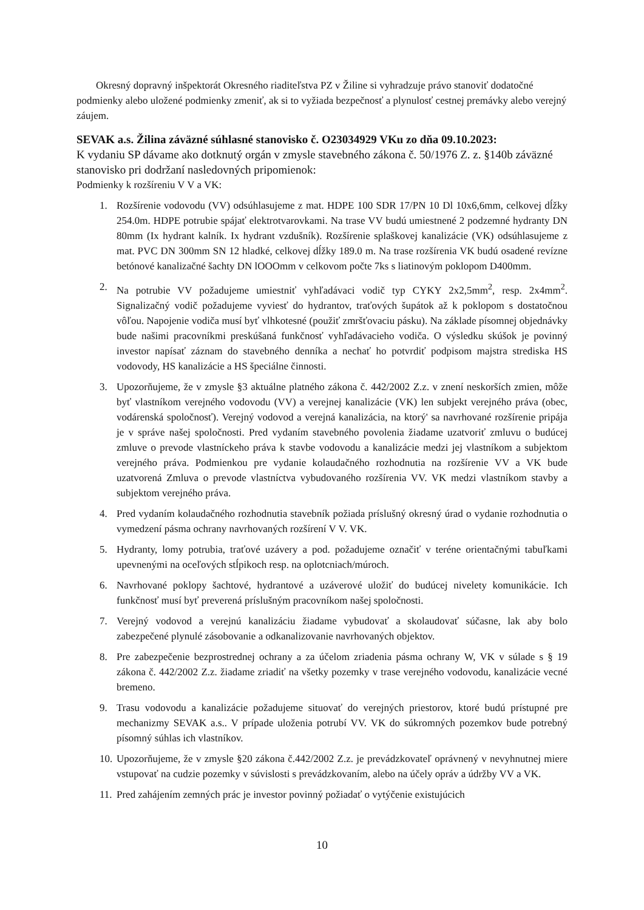Okresný dopravný inšpektorát Okresného riaditeľstva PZ v Žiline si vyhradzuje právo stanoviť dodatočné podmienky alebo uložené podmienky zmeniť, ak si to vyžiada bezpečnosť a plynulosť cestnej premávky alebo verejný záujem.
SEVAK a.s. Žilina záväzné súhlasné stanovisko č. O23034929 VKu zo dňa 09.10.2023:
K vydaniu SP dávame ako dotknutý orgán v zmysle stavebného zákona č. 50/1976 Z. z. §140b záväzné stanovisko pri dodržaní nasledovných pripomienok:
Podmienky k rozšíreniu V V a VK:
1. Rozšírenie vodovodu (VV) odsúhlasujeme z mat. HDPE 100 SDR 17/PN 10 Dl 10x6,6mm, celkovej dĺžky 254.0m. HDPE potrubie spájať elektrotvarovkami. Na trase VV budú umiestnené 2 podzemné hydranty DN 80mm (Ix hydrant kalník. Ix hydrant vzdušník). Rozšírenie splaškovej kanalizácie (VK) odsúhlasujeme z mat. PVC DN 300mm SN 12 hladké, celkovej dĺžky 189.0 m. Na trase rozšírenia VK budú osadené revízne betónové kanalizačné šachty DN lOOOmm v celkovom počte 7ks s liatinovým poklopom D400mm.
2. Na potrubie VV požadujeme umiestniť vyhľadávaci vodič typ CYKY 2x2,5mm<sup>2</sup>, resp. 2x4mm<sup>2</sup>. Signalizačný vodič požadujeme vyviesť do hydrantov, traťových šupátok až k poklopom s dostatočnou vôľou. Napojenie vodiča musí byť vlhkotesné (použiť zmršťovaciu pásku). Na základe písomnej objednávky bude našimi pracovníkmi preskúšaná funkčnosť vyhľadávacieho vodiča. O výsledku skúšok je povinný investor napísať záznam do stavebného denníka a nechať ho potvrdiť podpisom majstra strediska HS vodovody, HS kanalizácie a HS špeciálne činnosti.
3. Upozorňujeme, že v zmysle §3 aktuálne platného zákona č. 442/2002 Z.z. v znení neskorších zmien, môže byť vlastníkom verejného vodovodu (VV) a verejnej kanalizácie (VK) len subjekt verejného práva (obec, vodárenská spoločnosť). Verejný vodovod a verejná kanalizácia, na ktorý' sa navrhované rozšírenie pripája je v správe našej spoločnosti. Pred vydaním stavebného povolenia žiadame uzatvoriť zmluvu o budúcej zmluve o prevode vlastníckeho práva k stavbe vodovodu a kanalizácie medzi jej vlastníkom a subjektom verejného práva. Podmienkou pre vydanie kolaudačného rozhodnutia na rozšírenie VV a VK bude uzatvorená Zmluva o prevode vlastníctva vybudovaného rozšírenia VV. VK medzi vlastníkom stavby a subjektom verejného práva.
4. Pred vydaním kolaudačného rozhodnutia stavebník požiada príslušný okresný úrad o vydanie rozhodnutia o vymedzení pásma ochrany navrhovaných rozšírení V V. VK.
5. Hydranty, lomy potrubia, traťové uzávery a pod. požadujeme označiť v teréne orientačnými tabuľkami upevnenými na oceľových stĺpikoch resp. na oplotcniach/múroch.
6. Navrhované poklopy šachtové, hydrantové a uzáverové uložiť do budúcej nivelety komunikácie. Ich funkčnosť musí byť preverená príslušným pracovníkom našej spoločnosti.
7. Verejný vodovod a verejnú kanalizáciu žiadame vybudovať a skolaudovať súčasne, lak aby bolo zabezpečené plynulé zásobovanie a odkanalizovanie navrhovaných objektov.
8. Pre zabezpečenie bezprostrednej ochrany a za účelom zriadenia pásma ochrany W, VK v súlade s § 19 zákona č. 442/2002 Z.z. žiadame zriadiť na všetky pozemky v trase verejného vodovodu, kanalizácie vecné bremeno.
9. Trasu vodovodu a kanalizácie požadujeme situovať do verejných priestorov, ktoré budú prístupné pre mechanizmy SEVAK a.s.. V prípade uloženia potrubí VV. VK do súkromných pozemkov bude potrebný písomný súhlas ich vlastníkov.
10. Upozorňujeme, že v zmysle §20 zákona č.442/2002 Z.z. je prevádzkovateľ oprávnený v nevyhnutnej miere vstupovať na cudzie pozemky v súvislosti s prevádzkovaním, alebo na účely opráv a údržby VV a VK.
11. Pred zahájením zemných prác je investor povinný požiadať o vytýčenie existujúcich
10